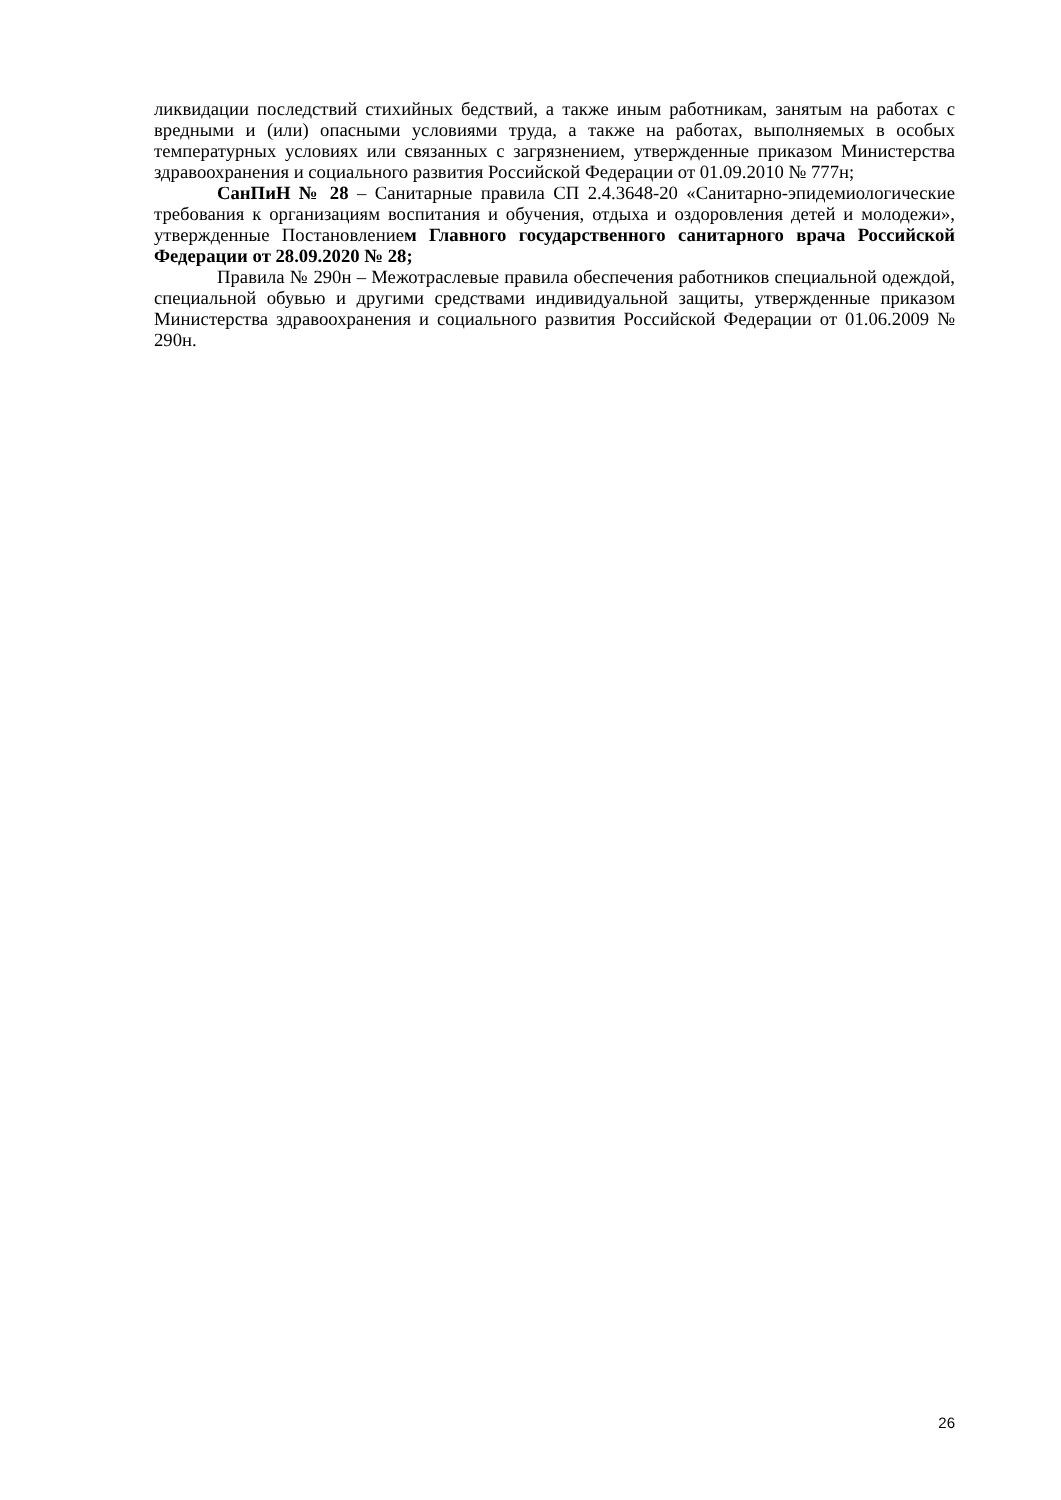ликвидации последствий стихийных бедствий, а также иным работникам, занятым на работах с вредными и (или) опасными условиями труда, а также на работах, выполняемых в особых температурных условиях или связанных с загрязнением, утвержденные приказом Министерства здравоохранения и социального развития Российской Федерации от 01.09.2010 № 777н;
СанПиН № 28 – Санитарные правила СП 2.4.3648-20 «Санитарно-эпидемиологические требования к организациям воспитания и обучения, отдыха и оздоровления детей и молодежи», утвержденные Постановлением Главного государственного санитарного врача Российской Федерации от 28.09.2020 № 28;
Правила № 290н – Межотраслевые правила обеспечения работников специальной одеждой, специальной обувью и другими средствами индивидуальной защиты, утвержденные приказом Министерства здравоохранения и социального развития Российской Федерации от 01.06.2009 № 290н.
26